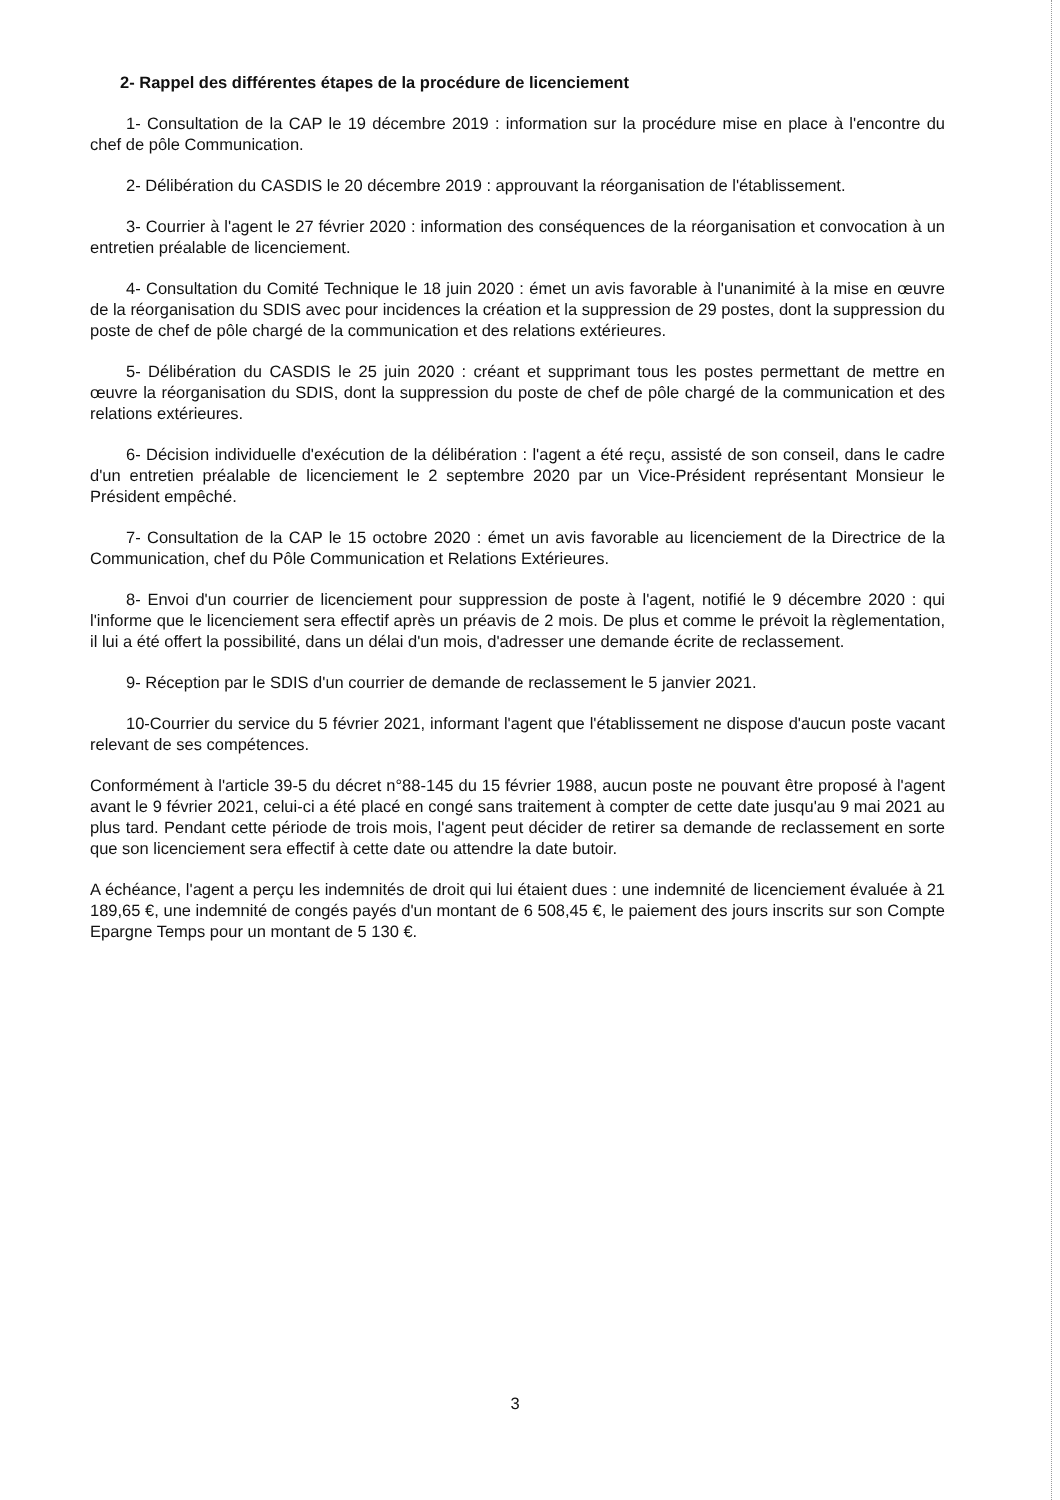2- Rappel des différentes étapes de la procédure de licenciement
1- Consultation de la CAP le 19 décembre 2019 : information sur la procédure mise en place à l'encontre du chef de pôle Communication.
2- Délibération du CASDIS le 20 décembre 2019 : approuvant la réorganisation de l'établissement.
3- Courrier à l'agent le 27 février 2020 : information des conséquences de la réorganisation et convocation à un entretien préalable de licenciement.
4- Consultation du Comité Technique le 18 juin 2020 : émet un avis favorable à l'unanimité à la mise en œuvre de la réorganisation du SDIS avec pour incidences la création et la suppression de 29 postes, dont la suppression du poste de chef de pôle chargé de la communication et des relations extérieures.
5- Délibération du CASDIS le 25 juin 2020 : créant et supprimant tous les postes permettant de mettre en œuvre la réorganisation du SDIS, dont la suppression du poste de chef de pôle chargé de la communication et des relations extérieures.
6- Décision individuelle d'exécution de la délibération : l'agent a été reçu, assisté de son conseil, dans le cadre d'un entretien préalable de licenciement le 2 septembre 2020 par un Vice-Président représentant Monsieur le Président empêché.
7- Consultation de la CAP le 15 octobre 2020 : émet un avis favorable au licenciement de la Directrice de la Communication, chef du Pôle Communication et Relations Extérieures.
8- Envoi d'un courrier de licenciement pour suppression de poste à l'agent, notifié le 9 décembre 2020 : qui l'informe que le licenciement sera effectif après un préavis de 2 mois. De plus et comme le prévoit la règlementation, il lui a été offert la possibilité, dans un délai d'un mois, d'adresser une demande écrite de reclassement.
9- Réception par le SDIS d'un courrier de demande de reclassement le 5 janvier 2021.
10-Courrier du service du 5 février 2021, informant l'agent que l'établissement ne dispose d'aucun poste vacant relevant de ses compétences.
Conformément à l'article 39-5 du décret n°88-145 du 15 février 1988, aucun poste ne pouvant être proposé à l'agent avant le 9 février 2021, celui-ci a été placé en congé sans traitement à compter de cette date jusqu'au 9 mai 2021 au plus tard. Pendant cette période de trois mois, l'agent peut décider de retirer sa demande de reclassement en sorte que son licenciement sera effectif à cette date ou attendre la date butoir.
A échéance, l'agent a perçu les indemnités de droit qui lui étaient dues : une indemnité de licenciement évaluée à 21 189,65 €, une indemnité de congés payés d'un montant de 6 508,45 €, le paiement des jours inscrits sur son Compte Epargne Temps pour un montant de 5 130 €.
3